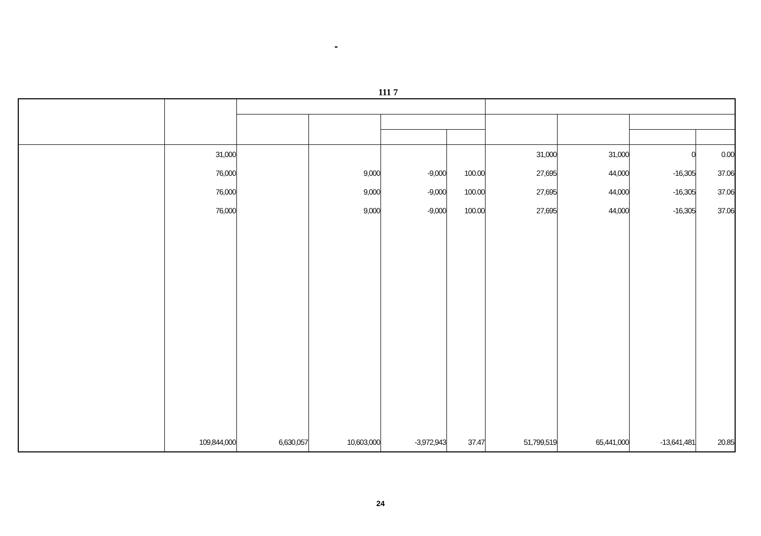-
111 7
| | 31,000 | | | | | 31,000 | 31,000 | 0 | 0.00 |
| | 76,000 | | 9,000 | -9,000 | 100.00 | 27,695 | 44,000 | -16,305 | 37.06 |
| | 76,000 | | 9,000 | -9,000 | 100.00 | 27,695 | 44,000 | -16,305 | 37.06 |
| | 76,000 | | 9,000 | -9,000 | 100.00 | 27,695 | 44,000 | -16,305 | 37.06 |
| | 109,844,000 | 6,630,057 | 10,603,000 | -3,972,943 | 37.47 | 51,799,519 | 65,441,000 | -13,641,481 | 20.85 |
24